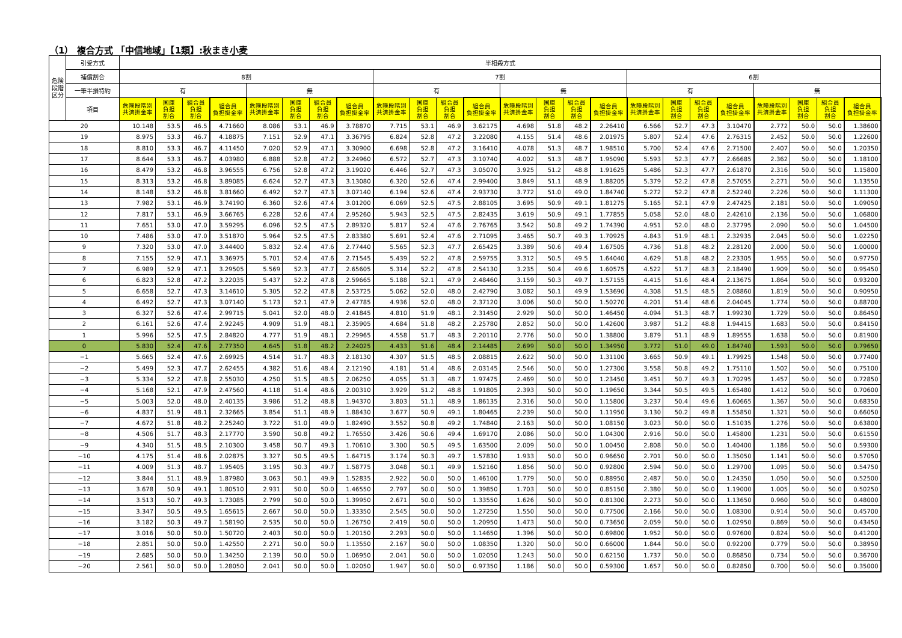（1） 複合方式 「中信地域」【1類】:秋まき小麦
| 危険 段階 区分 | 引受方式 | 半相殺方式 | | | | | | | | | | | | | | | | | | | | | | | |
| --- | --- | --- | --- | --- | --- | --- | --- | --- | --- | --- | --- | --- | --- | --- | --- | --- | --- | --- | --- | --- | --- | --- | --- | --- | --- |
| | 補償割合 | 8割 | | | | | | | | 7割 | | | | | | | | 6割 | | | | | | | |
| | 一筆半損特約 | 有 | | | | 無 | | | | 有 | | | | 無 | | | | 有 | | | | 無 | | | |
| | 項目 | 危険段階別共済掛金率 | 国庫 負担 割合 | 組合員 負担 割合 | 組合員 負担掛金率 | 危険段階別共済掛金率 | 国庫 負担 割合 | 組合員 負担 割合 | 組合員 負担掛金率 | 危険段階別共済掛金率 | 国庫 負担 割合 | 組合員 負担 割合 | 組合員 負担掛金率 | 危険段階別共済掛金率 | 国庫 負担 割合 | 組合員 負担 割合 | 組合員 負担掛金率 | 危険段階別共済掛金率 | 国庫 負担 割合 | 組合員 負担 割合 | 組合員 負担掛金率 | 危険段階別共済掛金率 | 国庫 負担 割合 | 組合員 負担 割合 | 組合員 負担掛金率 |
| 20 | | 10.148 | 53.5 | 46.5 | 4.71660 | 8.086 | 53.1 | 46.9 | 3.78870 | 7.715 | 53.1 | 46.9 | 3.62175 | 4.698 | 51.8 | 48.2 | 2.26410 | 6.566 | 52.7 | 47.3 | 3.10470 | 2.772 | 50.0 | 50.0 | 1.38600 |
| 19 | | 8.975 | 53.3 | 46.7 | 4.18875 | 7.151 | 52.9 | 47.1 | 3.36795 | 6.824 | 52.8 | 47.2 | 3.22080 | 4.155 | 51.4 | 48.6 | 2.01975 | 5.807 | 52.4 | 47.6 | 2.76315 | 2.452 | 50.0 | 50.0 | 1.22600 |
| 18 | | 8.810 | 53.3 | 46.7 | 4.11450 | 7.020 | 52.9 | 47.1 | 3.30900 | 6.698 | 52.8 | 47.2 | 3.16410 | 4.078 | 51.3 | 48.7 | 1.98510 | 5.700 | 52.4 | 47.6 | 2.71500 | 2.407 | 50.0 | 50.0 | 1.20350 |
| 17 | | 8.644 | 53.3 | 46.7 | 4.03980 | 6.888 | 52.8 | 47.2 | 3.24960 | 6.572 | 52.7 | 47.3 | 3.10740 | 4.002 | 51.3 | 48.7 | 1.95090 | 5.593 | 52.3 | 47.7 | 2.66685 | 2.362 | 50.0 | 50.0 | 1.18100 |
| 16 | | 8.479 | 53.2 | 46.8 | 3.96555 | 6.756 | 52.8 | 47.2 | 3.19020 | 6.446 | 52.7 | 47.3 | 3.05070 | 3.925 | 51.2 | 48.8 | 1.91625 | 5.486 | 52.3 | 47.7 | 2.61870 | 2.316 | 50.0 | 50.0 | 1.15800 |
| 15 | | 8.313 | 53.2 | 46.8 | 3.89085 | 6.624 | 52.7 | 47.3 | 3.13080 | 6.320 | 52.6 | 47.4 | 2.99400 | 3.849 | 51.1 | 48.9 | 1.88205 | 5.379 | 52.2 | 47.8 | 2.57055 | 2.271 | 50.0 | 50.0 | 1.13550 |
| 14 | | 8.148 | 53.2 | 46.8 | 3.81660 | 6.492 | 52.7 | 47.3 | 3.07140 | 6.194 | 52.6 | 47.4 | 2.93730 | 3.772 | 51.0 | 49.0 | 1.84740 | 5.272 | 52.2 | 47.8 | 2.52240 | 2.226 | 50.0 | 50.0 | 1.11300 |
| 13 | | 7.982 | 53.1 | 46.9 | 3.74190 | 6.360 | 52.6 | 47.4 | 3.01200 | 6.069 | 52.5 | 47.5 | 2.88105 | 3.695 | 50.9 | 49.1 | 1.81275 | 5.165 | 52.1 | 47.9 | 2.47425 | 2.181 | 50.0 | 50.0 | 1.09050 |
| 12 | | 7.817 | 53.1 | 46.9 | 3.66765 | 6.228 | 52.6 | 47.4 | 2.95260 | 5.943 | 52.5 | 47.5 | 2.82435 | 3.619 | 50.9 | 49.1 | 1.77855 | 5.058 | 52.0 | 48.0 | 2.42610 | 2.136 | 50.0 | 50.0 | 1.06800 |
| 11 | | 7.651 | 53.0 | 47.0 | 3.59295 | 6.096 | 52.5 | 47.5 | 2.89320 | 5.817 | 52.4 | 47.6 | 2.76765 | 3.542 | 50.8 | 49.2 | 1.74390 | 4.951 | 52.0 | 48.0 | 2.37795 | 2.090 | 50.0 | 50.0 | 1.04500 |
| 10 | | 7.486 | 53.0 | 47.0 | 3.51870 | 5.964 | 52.5 | 47.5 | 2.83380 | 5.691 | 52.4 | 47.6 | 2.71095 | 3.465 | 50.7 | 49.3 | 1.70925 | 4.843 | 51.9 | 48.1 | 2.32935 | 2.045 | 50.0 | 50.0 | 1.02250 |
| 9 | | 7.320 | 53.0 | 47.0 | 3.44400 | 5.832 | 52.4 | 47.6 | 2.77440 | 5.565 | 52.3 | 47.7 | 2.65425 | 3.389 | 50.6 | 49.4 | 1.67505 | 4.736 | 51.8 | 48.2 | 2.28120 | 2.000 | 50.0 | 50.0 | 1.00000 |
| 8 | | 7.155 | 52.9 | 47.1 | 3.36975 | 5.701 | 52.4 | 47.6 | 2.71545 | 5.439 | 52.2 | 47.8 | 2.59755 | 3.312 | 50.5 | 49.5 | 1.64040 | 4.629 | 51.8 | 48.2 | 2.23305 | 1.955 | 50.0 | 50.0 | 0.97750 |
| 7 | | 6.989 | 52.9 | 47.1 | 3.29505 | 5.569 | 52.3 | 47.7 | 2.65605 | 5.314 | 52.2 | 47.8 | 2.54130 | 3.235 | 50.4 | 49.6 | 1.60575 | 4.522 | 51.7 | 48.3 | 2.18490 | 1.909 | 50.0 | 50.0 | 0.95450 |
| 6 | | 6.823 | 52.8 | 47.2 | 3.22035 | 5.437 | 52.2 | 47.8 | 2.59665 | 5.188 | 52.1 | 47.9 | 2.48460 | 3.159 | 50.3 | 49.7 | 1.57155 | 4.415 | 51.6 | 48.4 | 2.13675 | 1.864 | 50.0 | 50.0 | 0.93200 |
| 5 | | 6.658 | 52.7 | 47.3 | 3.14610 | 5.305 | 52.2 | 47.8 | 2.53725 | 5.062 | 52.0 | 48.0 | 2.42790 | 3.082 | 50.1 | 49.9 | 1.53690 | 4.308 | 51.5 | 48.5 | 2.08860 | 1.819 | 50.0 | 50.0 | 0.90950 |
| 4 | | 6.492 | 52.7 | 47.3 | 3.07140 | 5.173 | 52.1 | 47.9 | 2.47785 | 4.936 | 52.0 | 48.0 | 2.37120 | 3.006 | 50.0 | 50.0 | 1.50270 | 4.201 | 51.4 | 48.6 | 2.04045 | 1.774 | 50.0 | 50.0 | 0.88700 |
| 3 | | 6.327 | 52.6 | 47.4 | 2.99715 | 5.041 | 52.0 | 48.0 | 2.41845 | 4.810 | 51.9 | 48.1 | 2.31450 | 2.929 | 50.0 | 50.0 | 1.46450 | 4.094 | 51.3 | 48.7 | 1.99230 | 1.729 | 50.0 | 50.0 | 0.86450 |
| 2 | | 6.161 | 52.6 | 47.4 | 2.92245 | 4.909 | 51.9 | 48.1 | 2.35905 | 4.684 | 51.8 | 48.2 | 2.25780 | 2.852 | 50.0 | 50.0 | 1.42600 | 3.987 | 51.2 | 48.8 | 1.94415 | 1.683 | 50.0 | 50.0 | 0.84150 |
| 1 | | 5.996 | 52.5 | 47.5 | 2.84820 | 4.777 | 51.9 | 48.1 | 2.29965 | 4.558 | 51.7 | 48.3 | 2.20110 | 2.776 | 50.0 | 50.0 | 1.38800 | 3.879 | 51.1 | 48.9 | 1.89555 | 1.638 | 50.0 | 50.0 | 0.81900 |
| 0 | | 5.830 | 52.4 | 47.6 | 2.77350 | 4.645 | 51.8 | 48.2 | 2.24025 | 4.433 | 51.6 | 48.4 | 2.14485 | 2.699 | 50.0 | 50.0 | 1.34950 | 3.772 | 51.0 | 49.0 | 1.84740 | 1.593 | 50.0 | 50.0 | 0.79650 |
| −1 | | 5.665 | 52.4 | 47.6 | 2.69925 | 4.514 | 51.7 | 48.3 | 2.18130 | 4.307 | 51.5 | 48.5 | 2.08815 | 2.622 | 50.0 | 50.0 | 1.31100 | 3.665 | 50.9 | 49.1 | 1.79925 | 1.548 | 50.0 | 50.0 | 0.77400 |
| −2 | | 5.499 | 52.3 | 47.7 | 2.62455 | 4.382 | 51.6 | 48.4 | 2.12190 | 4.181 | 51.4 | 48.6 | 2.03145 | 2.546 | 50.0 | 50.0 | 1.27300 | 3.558 | 50.8 | 49.2 | 1.75110 | 1.502 | 50.0 | 50.0 | 0.75100 |
| −3 | | 5.334 | 52.2 | 47.8 | 2.55030 | 4.250 | 51.5 | 48.5 | 2.06250 | 4.055 | 51.3 | 48.7 | 1.97475 | 2.469 | 50.0 | 50.0 | 1.23450 | 3.451 | 50.7 | 49.3 | 1.70295 | 1.457 | 50.0 | 50.0 | 0.72850 |
| −4 | | 5.168 | 52.1 | 47.9 | 2.47560 | 4.118 | 51.4 | 48.6 | 2.00310 | 3.929 | 51.2 | 48.8 | 1.91805 | 2.393 | 50.0 | 50.0 | 1.19650 | 3.344 | 50.5 | 49.5 | 1.65480 | 1.412 | 50.0 | 50.0 | 0.70600 |
| −5 | | 5.003 | 52.0 | 48.0 | 2.40135 | 3.986 | 51.2 | 48.8 | 1.94370 | 3.803 | 51.1 | 48.9 | 1.86135 | 2.316 | 50.0 | 50.0 | 1.15800 | 3.237 | 50.4 | 49.6 | 1.60665 | 1.367 | 50.0 | 50.0 | 0.68350 |
| −6 | | 4.837 | 51.9 | 48.1 | 2.32665 | 3.854 | 51.1 | 48.9 | 1.88430 | 3.677 | 50.9 | 49.1 | 1.80465 | 2.239 | 50.0 | 50.0 | 1.11950 | 3.130 | 50.2 | 49.8 | 1.55850 | 1.321 | 50.0 | 50.0 | 0.66050 |
| −7 | | 4.672 | 51.8 | 48.2 | 2.25240 | 3.722 | 51.0 | 49.0 | 1.82490 | 3.552 | 50.8 | 49.2 | 1.74840 | 2.163 | 50.0 | 50.0 | 1.08150 | 3.023 | 50.0 | 50.0 | 1.51035 | 1.276 | 50.0 | 50.0 | 0.63800 |
| −8 | | 4.506 | 51.7 | 48.3 | 2.17770 | 3.590 | 50.8 | 49.2 | 1.76550 | 3.426 | 50.6 | 49.4 | 1.69170 | 2.086 | 50.0 | 50.0 | 1.04300 | 2.916 | 50.0 | 50.0 | 1.45800 | 1.231 | 50.0 | 50.0 | 0.61550 |
| −9 | | 4.340 | 51.5 | 48.5 | 2.10300 | 3.458 | 50.7 | 49.3 | 1.70610 | 3.300 | 50.5 | 49.5 | 1.63500 | 2.009 | 50.0 | 50.0 | 1.00450 | 2.808 | 50.0 | 50.0 | 1.40400 | 1.186 | 50.0 | 50.0 | 0.59300 |
| −10 | | 4.175 | 51.4 | 48.6 | 2.02875 | 3.327 | 50.5 | 49.5 | 1.64715 | 3.174 | 50.3 | 49.7 | 1.57830 | 1.933 | 50.0 | 50.0 | 0.96650 | 2.701 | 50.0 | 50.0 | 1.35050 | 1.141 | 50.0 | 50.0 | 0.57050 |
| −11 | | 4.009 | 51.3 | 48.7 | 1.95405 | 3.195 | 50.3 | 49.7 | 1.58775 | 3.048 | 50.1 | 49.9 | 1.52160 | 1.856 | 50.0 | 50.0 | 0.92800 | 2.594 | 50.0 | 50.0 | 1.29700 | 1.095 | 50.0 | 50.0 | 0.54750 |
| −12 | | 3.844 | 51.1 | 48.9 | 1.87980 | 3.063 | 50.1 | 49.9 | 1.52835 | 2.922 | 50.0 | 50.0 | 1.46100 | 1.779 | 50.0 | 50.0 | 0.88950 | 2.487 | 50.0 | 50.0 | 1.24350 | 1.050 | 50.0 | 50.0 | 0.52500 |
| −13 | | 3.678 | 50.9 | 49.1 | 1.80510 | 2.931 | 50.0 | 50.0 | 1.46550 | 2.797 | 50.0 | 50.0 | 1.39850 | 1.703 | 50.0 | 50.0 | 0.85150 | 2.380 | 50.0 | 50.0 | 1.19000 | 1.005 | 50.0 | 50.0 | 0.50250 |
| −14 | | 3.513 | 50.7 | 49.3 | 1.73085 | 2.799 | 50.0 | 50.0 | 1.39950 | 2.671 | 50.0 | 50.0 | 1.33550 | 1.626 | 50.0 | 50.0 | 0.81300 | 2.273 | 50.0 | 50.0 | 1.13650 | 0.960 | 50.0 | 50.0 | 0.48000 |
| −15 | | 3.347 | 50.5 | 49.5 | 1.65615 | 2.667 | 50.0 | 50.0 | 1.33350 | 2.545 | 50.0 | 50.0 | 1.27250 | 1.550 | 50.0 | 50.0 | 0.77500 | 2.166 | 50.0 | 50.0 | 1.08300 | 0.914 | 50.0 | 50.0 | 0.45700 |
| −16 | | 3.182 | 50.3 | 49.7 | 1.58190 | 2.535 | 50.0 | 50.0 | 1.26750 | 2.419 | 50.0 | 50.0 | 1.20950 | 1.473 | 50.0 | 50.0 | 0.73650 | 2.059 | 50.0 | 50.0 | 1.02950 | 0.869 | 50.0 | 50.0 | 0.43450 |
| −17 | | 3.016 | 50.0 | 50.0 | 1.50720 | 2.403 | 50.0 | 50.0 | 1.20150 | 2.293 | 50.0 | 50.0 | 1.14650 | 1.396 | 50.0 | 50.0 | 0.69800 | 1.952 | 50.0 | 50.0 | 0.97600 | 0.824 | 50.0 | 50.0 | 0.41200 |
| −18 | | 2.851 | 50.0 | 50.0 | 1.42550 | 2.271 | 50.0 | 50.0 | 1.13550 | 2.167 | 50.0 | 50.0 | 1.08350 | 1.320 | 50.0 | 50.0 | 0.66000 | 1.844 | 50.0 | 50.0 | 0.92200 | 0.779 | 50.0 | 50.0 | 0.38950 |
| −19 | | 2.685 | 50.0 | 50.0 | 1.34250 | 2.139 | 50.0 | 50.0 | 1.06950 | 2.041 | 50.0 | 50.0 | 1.02050 | 1.243 | 50.0 | 50.0 | 0.62150 | 1.737 | 50.0 | 50.0 | 0.86850 | 0.734 | 50.0 | 50.0 | 0.36700 |
| −20 | | 2.561 | 50.0 | 50.0 | 1.28050 | 2.041 | 50.0 | 50.0 | 1.02050 | 1.947 | 50.0 | 50.0 | 0.97350 | 1.186 | 50.0 | 50.0 | 0.59300 | 1.657 | 50.0 | 50.0 | 0.82850 | 0.700 | 50.0 | 50.0 | 0.35000 |